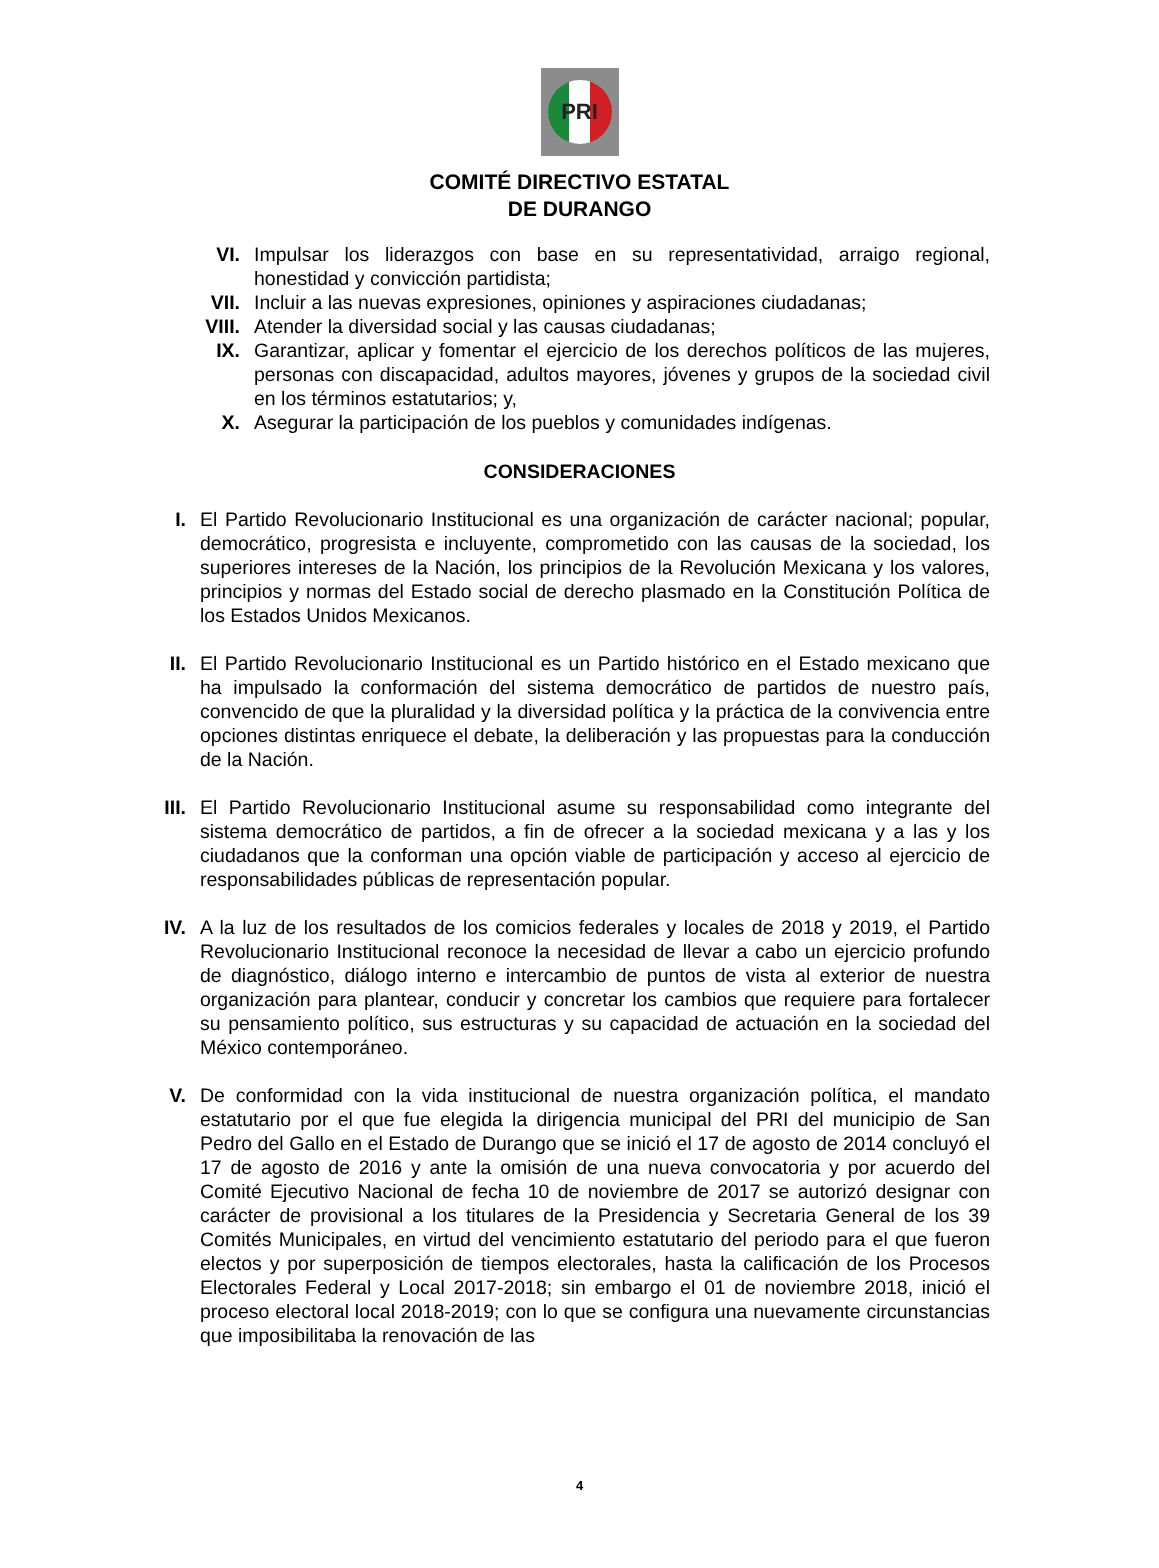PRI
COMITÉ DIRECTIVO ESTATAL
DE DURANGO
VI. Impulsar los liderazgos con base en su representatividad, arraigo regional, honestidad y convicción partidista;
VII. Incluir a las nuevas expresiones, opiniones y aspiraciones ciudadanas;
VIII. Atender la diversidad social y las causas ciudadanas;
IX. Garantizar, aplicar y fomentar el ejercicio de los derechos políticos de las mujeres, personas con discapacidad, adultos mayores, jóvenes y grupos de la sociedad civil en los términos estatutarios; y,
X. Asegurar la participación de los pueblos y comunidades indígenas.
CONSIDERACIONES
I. El Partido Revolucionario Institucional es una organización de carácter nacional; popular, democrático, progresista e incluyente, comprometido con las causas de la sociedad, los superiores intereses de la Nación, los principios de la Revolución Mexicana y los valores, principios y normas del Estado social de derecho plasmado en la Constitución Política de los Estados Unidos Mexicanos.
II. El Partido Revolucionario Institucional es un Partido histórico en el Estado mexicano que ha impulsado la conformación del sistema democrático de partidos de nuestro país, convencido de que la pluralidad y la diversidad política y la práctica de la convivencia entre opciones distintas enriquece el debate, la deliberación y las propuestas para la conducción de la Nación.
III. El Partido Revolucionario Institucional asume su responsabilidad como integrante del sistema democrático de partidos, a fin de ofrecer a la sociedad mexicana y a las y los ciudadanos que la conforman una opción viable de participación y acceso al ejercicio de responsabilidades públicas de representación popular.
IV. A la luz de los resultados de los comicios federales y locales de 2018 y 2019, el Partido Revolucionario Institucional reconoce la necesidad de llevar a cabo un ejercicio profundo de diagnóstico, diálogo interno e intercambio de puntos de vista al exterior de nuestra organización para plantear, conducir y concretar los cambios que requiere para fortalecer su pensamiento político, sus estructuras y su capacidad de actuación en la sociedad del México contemporáneo.
V. De conformidad con la vida institucional de nuestra organización política, el mandato estatutario por el que fue elegida la dirigencia municipal del PRI del municipio de San Pedro del Gallo en el Estado de Durango que se inició el 17 de agosto de 2014 concluyó el 17 de agosto de 2016 y ante la omisión de una nueva convocatoria y por acuerdo del Comité Ejecutivo Nacional de fecha 10 de noviembre de 2017 se autorizó designar con carácter de provisional a los titulares de la Presidencia y Secretaria General de los 39 Comités Municipales, en virtud del vencimiento estatutario del periodo para el que fueron electos y por superposición de tiempos electorales, hasta la calificación de los Procesos Electorales Federal y Local 2017-2018; sin embargo el 01 de noviembre 2018, inició el proceso electoral local 2018-2019; con lo que se configura una nuevamente circunstancias que imposibilitaba la renovación de las
4